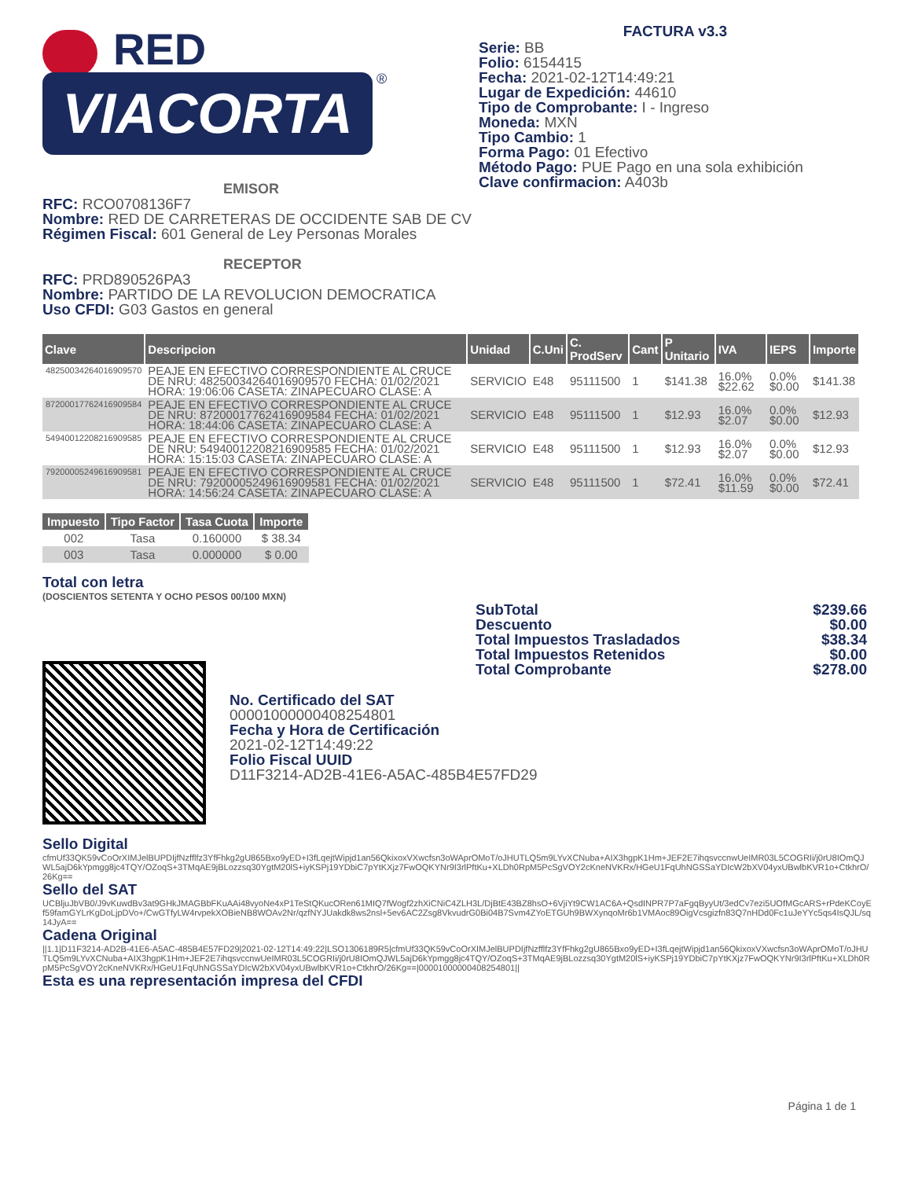RED
VIACORTA ®
FACTURA v3.3
Serie: BB
Folio: 6154415
Fecha: 2021-02-12T14:49:21
Lugar de Expedición: 44610
Tipo de Comprobante: I - Ingreso
Moneda: MXN
Tipo Cambio: 1
Forma Pago: 01 Efectivo
Método Pago: PUE Pago en una sola exhibición
Clave confirmacion: A403b
EMISOR
RFC: RCO0708136F7
Nombre: RED DE CARRETERAS DE OCCIDENTE SAB DE CV
Régimen Fiscal: 601 General de Ley Personas Morales
RECEPTOR
RFC: PRD890526PA3
Nombre: PARTIDO DE LA REVOLUCION DEMOCRATICA
Uso CFDI: G03 Gastos en general
| Clave | Descripcion | Unidad | C.Uni | C. ProdServ | Cant | P Unitario | IVA | IEPS | Importe |
| --- | --- | --- | --- | --- | --- | --- | --- | --- | --- |
| 48250034264016909570 | PEAJE EN EFECTIVO CORRESPONDIENTE AL CRUCE DE NRU: 48250034264016909570 FECHA: 01/02/2021 HORA: 19:06:06 CASETA: ZINAPECUARO CLASE: A | SERVICIO | E48 | 95111500 | 1 | $141.38 | 16.0% $22.62 | 0.0% $0.00 | $141.38 |
| 87200017762416909584 | PEAJE EN EFECTIVO CORRESPONDIENTE AL CRUCE DE NRU: 87200017762416909584 FECHA: 01/02/2021 HORA: 18:44:06 CASETA: ZINAPECUARO CLASE: A | SERVICIO | E48 | 95111500 | 1 | $12.93 | 16.0% $2.07 | 0.0% $0.00 | $12.93 |
| 54940012208216909585 | PEAJE EN EFECTIVO CORRESPONDIENTE AL CRUCE DE NRU: 54940012208216909585 FECHA: 01/02/2021 HORA: 15:15:03 CASETA: ZINAPECUARO CLASE: A | SERVICIO | E48 | 95111500 | 1 | $12.93 | 16.0% $2.07 | 0.0% $0.00 | $12.93 |
| 79200005249616909581 | PEAJE EN EFECTIVO CORRESPONDIENTE AL CRUCE DE NRU: 79200005249616909581 FECHA: 01/02/2021 HORA: 14:56:24 CASETA: ZINAPECUARO CLASE: A | SERVICIO | E48 | 95111500 | 1 | $72.41 | 16.0% $11.59 | 0.0% $0.00 | $72.41 |
| Impuesto | Tipo Factor | Tasa Cuota | Importe |
| --- | --- | --- | --- |
| 002 | Tasa | 0.160000 | $ 38.34 |
| 003 | Tasa | 0.000000 | $ 0.00 |
Total con letra
(DOSCIENTOS SETENTA Y OCHO PESOS 00/100 MXN)
| SubTotal | $239.66 |
| Descuento | $0.00 |
| Total Impuestos Trasladados | $38.34 |
| Total Impuestos Retenidos | $0.00 |
| Total Comprobante | $278.00 |
No. Certificado del SAT
00001000000408254801
Fecha y Hora de Certificación
2021-02-12T14:49:22
Folio Fiscal UUID
D11F3214-AD2B-41E6-A5AC-485B4E57FD29
Sello Digital
cfmUf33QK59vCoOrXIMJelBUPDIjfNzfflfz3YfFhkg2gU865Bxo9yED+I3fLqejtWipjd1an56QkixoxVXwcfsn3oWAprOMoT/oJHUTLQ5m9LYvXCNuba+AIX3hgpK1Hm+JEF2E7ihqsvccnwUeIMR03L5COGRIi/j0rU8IOmQJWL5ajD6kYpmgg8jc4TQY/OZoqS+3TMqAE9jBLozzsq30YgtM20lS+iyKSPj19YDbiC7pYtKXjz7FwOQKYNr9I3rlPftKu+XLDh0RpM5PcSgVOY2cKneNVKRx/HGeU1FqUhNGSSaYDIcW2bXV04yxUBwlbKVR1o+CtkhrO/26Kg==
Sello del SAT
UCBljuJbVB0/J9vKuwdBv3at9GHkJMAGBbFKuAAi48vyoNe4xP1TeStQKucORen61MIQ7fWogf2zhXiCNiC4ZLH3L/DjBtE43BZ8hsO+6VjiYt9CW1AC6A+QsdINPR7P7aFgqByyUt/3edCv7ezi5UOfMGcARS+rPdeKCoyEf59famGYLrKgDoLjpDVo+/CwGTfyLW4rvpekXOBieNB8WOAv2Nr/qzfNYJUakdk8ws2nsl+5ev6AC2Zsg8VkvudrG0Bi04B7Svm4ZYoETGUh9BWXynqoMr6b1VMAoc89OigVcsgizfn83Q7nHDd0Fc1uJeYYc5qs4IsQJL/sq14JyA==
Cadena Original
||1.1|D11F3214-AD2B-41E6-A5AC-485B4E57FD29|2021-02-12T14:49:22|LSO1306189R5|cfmUf33QK59vCoOrXIMJelBUPDIjfNzfflfz3YfFhkg2gU865Bxo9yED+I3fLqejtWipjd1an56QkixoxVXwcfsn3oWAprOMoT/oJHUTLQ5m9LYvXCNuba+AIX3hgpK1Hm+JEF2E7ihqsvccnwUeIMR03L5COGRIi/j0rU8IOmQJWL5ajD6kYpmgg8jc4TQY/OZoqS+3TMqAE9jBLozzsq30YgtM20lS+iyKSPj19YDbiC7pYtKXjz7FwOQKYNr9I3rlPftKu+XLDh0RpM5PcSgVOY2cKneNVKRx/HGeU1FqUhNGSSaYDIcW2bXV04yxUBwlbKVR1o+CtkhrO/26Kg==|00001000000408254801||
Esta es una representación impresa del CFDI
Página 1 de 1